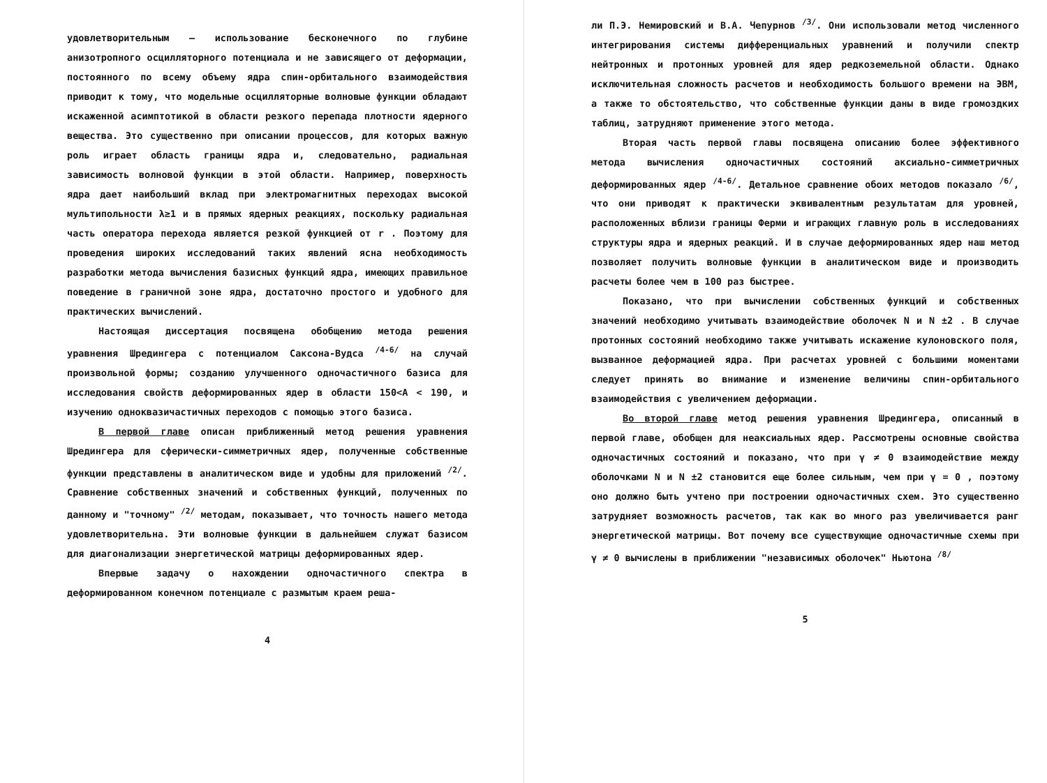удовлетворительным – использование бесконечного по глубине анизотропного осцилляторного потенциала и не зависящего от деформации, постоянного по всему объему ядра спин-орбитального взаимодействия приводит к тому, что модельные осцилляторные волновые функции обладают искаженной асимптотикой в области резкого перепада плотности ядерного вещества. Это существенно при описании процессов, для которых важную роль играет область границы ядра и, следовательно, радиальная зависимость волновой функции в этой области. Например, поверхность ядра дает наибольший вклад при электромагнитных переходах высокой мультипольности λ≥1 и в прямых ядерных реакциях, поскольку радиальная часть оператора перехода является резкой функцией от r . Поэтому для проведения широких исследований таких явлений ясна необходимость разработки метода вычисления базисных функций ядра, имеющих правильное поведение в граничной зоне ядра, достаточно простого и удобного для практических вычислений.
Настоящая диссертация посвящена обобщению метода решения уравнения Шредингера с потенциалом Саксона-Вудса <sup>/4-6/</sup> на случай произвольной формы; созданию улучшенного одночастичного базиса для исследования свойств деформированных ядер в области 150<A < 190, и изучению одноквазичастичных переходов с помощью этого базиса.
В первой главе описан приближенный метод решения уравнения Шредингера для сферически-симметричных ядер, полученные собственные функции представлены в аналитическом виде и удобны для приложений <sup>/2/</sup>. Сравнение собственных значений и собственных функций, полученных по данному и "точному" <sup>/2/</sup> методам, показывает, что точность нашего метода удовлетворительна. Эти волновые функции в дальнейшем служат базисом для диагонализации энергетической матрицы деформированных ядер.
Впервые задачу о нахождении одночастичного спектра в деформированном конечном потенциале с размытым краем реша-
4
ли П.Э. Немировский и В.А. Чепурнов <sup>/3/</sup>. Они использовали метод численного интегрирования системы дифференциальных уравнений и получили спектр нейтронных и протонных уровней для ядер редкоземельной области. Однако исключительная сложность расчетов и необходимость большого времени на ЭВМ, а также то обстоятельство, что собственные функции даны в виде громоздких таблиц, затрудняют применение этого метода.
Вторая часть первой главы посвящена описанию более эффективного метода вычисления одночастичных состояний аксиально-симметричных деформированных ядер <sup>/4-6/</sup>. Детальное сравнение обоих методов показало <sup>/6/</sup>, что они приводят к практически эквивалентным результатам для уровней, расположенных вблизи границы Ферми и играющих главную роль в исследованиях структуры ядра и ядерных реакций. И в случае деформированных ядер наш метод позволяет получить волновые функции в аналитическом виде и производить расчеты более чем в 100 раз быстрее.
Показано, что при вычислении собственных функций и собственных значений необходимо учитывать взаимодействие оболочек N и N ±2 . В случае протонных состояний необходимо также учитывать искажение кулоновского поля, вызванное деформацией ядра. При расчетах уровней с большими моментами следует принять во внимание и изменение величины спин-орбитального взаимодействия с увеличением деформации.
Во второй главе метод решения уравнения Шредингера, описанный в первой главе, обобщен для неаксиальных ядер. Рассмотрены основные свойства одночастичных состояний и показано, что при γ ≠ 0 взаимодействие между оболочками N и N ±2 становится еще более сильным, чем при γ = 0 , поэтому оно должно быть учтено при построении одночастичных схем. Это существенно затрудняет возможность расчетов, так как во много раз увеличивается ранг энергетической матрицы. Вот почему все существующие одночастичные схемы при γ ≠ 0 вычислены в приближении "независимых оболочек" Ньютона <sup>/8/</sup>
5